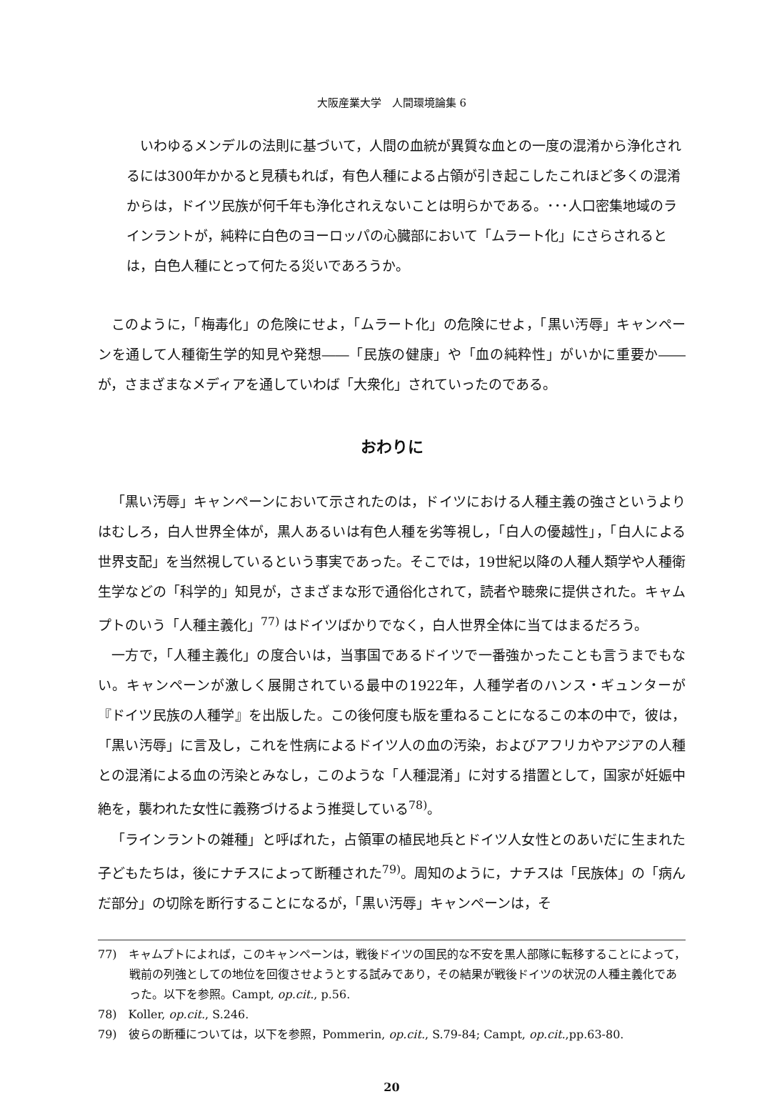大阪産業大学　人間環境論集 6
いわゆるメンデルの法則に基づいて，人間の血統が異質な血との一度の混淆から浄化されるには300年かかると見積もれば，有色人種による占領が引き起こしたこれほど多くの混淆からは，ドイツ民族が何千年も浄化されえないことは明らかである。･･･人口密集地域のラインラントが，純粋に白色のヨーロッパの心臓部において「ムラート化」にさらされるとは，白色人種にとって何たる災いであろうか。
このように，「梅毒化」の危険にせよ，「ムラート化」の危険にせよ，「黒い汚辱」キャンペーンを通して人種衛生学的知見や発想――「民族の健康」や「血の純粋性」がいかに重要か――が，さまざまなメディアを通していわば「大衆化」されていったのである。
おわりに
「黒い汚辱」キャンペーンにおいて示されたのは，ドイツにおける人種主義の強さというよりはむしろ，白人世界全体が，黒人あるいは有色人種を劣等視し，「白人の優越性」，「白人による世界支配」を当然視しているという事実であった。そこでは，19世紀以降の人種人類学や人種衛生学などの「科学的」知見が，さまざまな形で通俗化されて，読者や聴衆に提供された。キャムプトのいう「人種主義化」<sup>77)</sup> はドイツばかりでなく，白人世界全体に当てはまるだろう。
一方で，「人種主義化」の度合いは，当事国であるドイツで一番強かったことも言うまでもない。キャンペーンが激しく展開されている最中の1922年，人種学者のハンス・ギュンターが『ドイツ民族の人種学』を出版した。この後何度も版を重ねることになるこの本の中で，彼は，「黒い汚辱」に言及し，これを性病によるドイツ人の血の汚染，およびアフリカやアジアの人種との混淆による血の汚染とみなし，このような「人種混淆」に対する措置として，国家が妊娠中絶を，襲われた女性に義務づけるよう推奨している<sup>78)</sup>。
「ラインラントの雑種」と呼ばれた，占領軍の植民地兵とドイツ人女性とのあいだに生まれた子どもたちは，後にナチスによって断種された<sup>79)</sup>。周知のように，ナチスは「民族体」の「病んだ部分」の切除を断行することになるが，「黒い汚辱」キャンペーンは，そ
77)　キャムプトによれば，このキャンペーンは，戦後ドイツの国民的な不安を黒人部隊に転移することによって，戦前の列強としての地位を回復させようとする試みであり，その結果が戦後ドイツの状況の人種主義化であった。以下を参照。Campt, op.cit., p.56.
78)　Koller, op.cit., S.246.
79)　彼らの断種については，以下を参照，Pommerin, op.cit., S.79-84; Campt, op.cit.,pp.63-80.
20